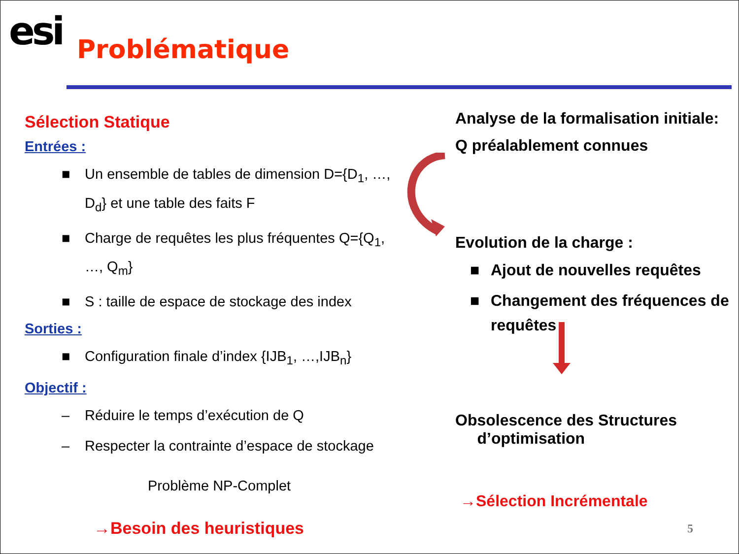esi Problématique
Sélection Statique
Entrées :
■ Un ensemble de tables de dimension D={D<sub>1</sub>, …, D<sub>d</sub>} et une table des faits F
■ Charge de requêtes les plus fréquentes Q={Q<sub>1</sub>, …, Q<sub>m</sub>}
■ S : taille de espace de stockage des index
Sorties :
■ Configuration finale d’index {IJB<sub>1</sub>, …,IJB<sub>n</sub>}
Objectif :
– Réduire le temps d’exécution de Q
– Respecter la contrainte d’espace de stockage
Problème NP-Complet
→Besoin des heuristiques
Analyse de la formalisation initiale:
Q préalablement connues
Evolution de la charge :
■ Ajout de nouvelles requêtes
■ Changement des fréquences de requêtes
Obsolescence des Structures
d’optimisation
→Sélection Incrémentale
5